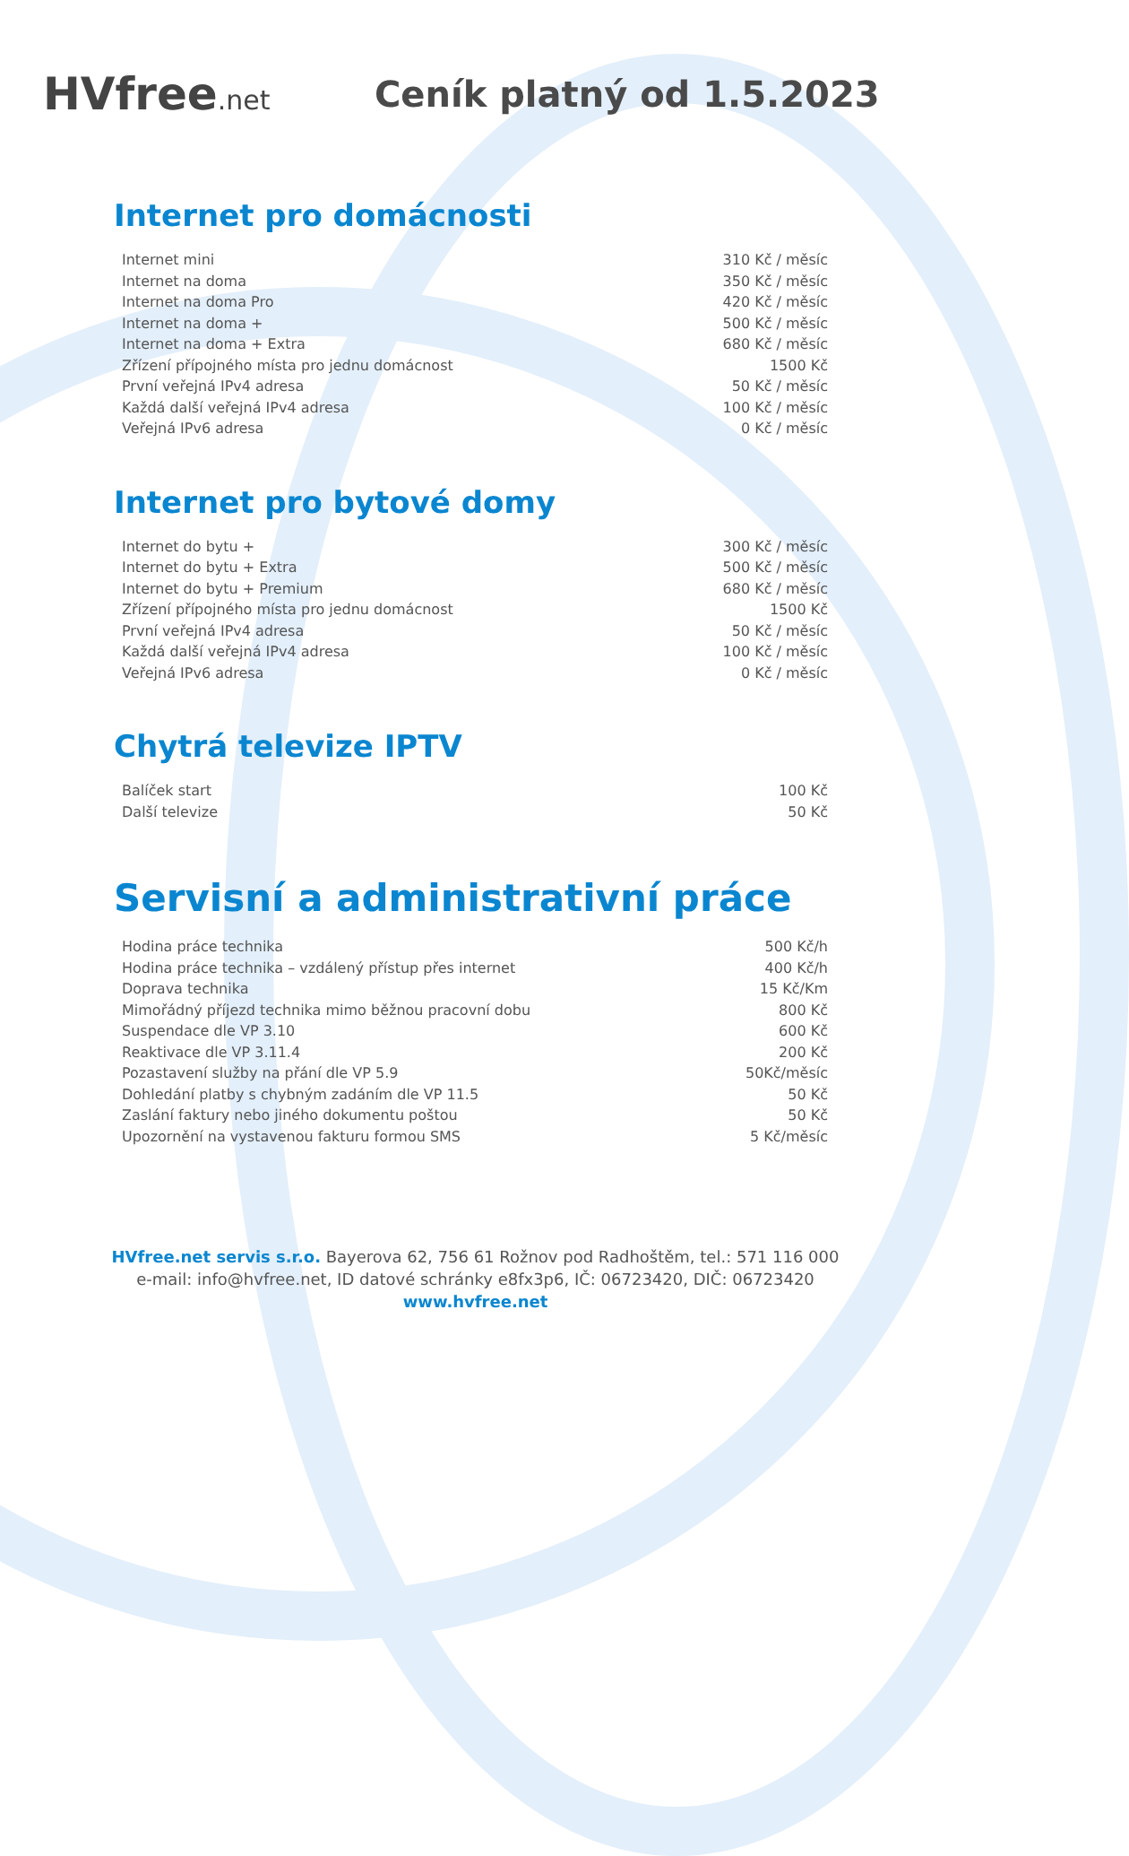HVfree.net
Ceník platný od 1.5.2023
Internet pro domácnosti
| Internet mini | 310 Kč / měsíc |
| Internet na doma | 350 Kč / měsíc |
| Internet na doma Pro | 420 Kč / měsíc |
| Internet na doma + | 500 Kč / měsíc |
| Internet na doma + Extra | 680 Kč / měsíc |
| Zřízení přípojného místa pro jednu domácnost | 1500 Kč |
| První veřejná IPv4 adresa | 50 Kč / měsíc |
| Každá další veřejná IPv4 adresa | 100 Kč / měsíc |
| Veřejná IPv6 adresa | 0 Kč / měsíc |
Internet pro bytové domy
| Internet do bytu + | 300 Kč / měsíc |
| Internet do bytu + Extra | 500 Kč / měsíc |
| Internet do bytu + Premium | 680 Kč / měsíc |
| Zřízení přípojného místa pro jednu domácnost | 1500 Kč |
| První veřejná IPv4 adresa | 50 Kč / měsíc |
| Každá další veřejná IPv4 adresa | 100 Kč / měsíc |
| Veřejná IPv6 adresa | 0 Kč / měsíc |
Chytrá televize IPTV
| Balíček start | 100 Kč |
| Další televize | 50 Kč |
Servisní a administrativní práce
| Hodina práce technika | 500 Kč/h |
| Hodina práce technika – vzdálený přístup přes internet | 400 Kč/h |
| Doprava technika | 15 Kč/Km |
| Mimořádný příjezd technika mimo běžnou pracovní dobu | 800 Kč |
| Suspendace dle VP 3.10 | 600 Kč |
| Reaktivace dle VP 3.11.4 | 200 Kč |
| Pozastavení služby na přání dle VP 5.9 | 50Kč/měsíc |
| Dohledání platby s chybným zadáním dle VP 11.5 | 50 Kč |
| Zaslání faktury nebo jiného dokumentu poštou | 50 Kč |
| Upozornění na vystavenou fakturu formou SMS | 5 Kč/měsíc |
HVfree.net servis s.r.o. Bayerova 62, 756 61 Rožnov pod Radhoštěm, tel.: 571 116 000
e-mail: info@hvfree.net, ID datové schránky e8fx3p6, IČ: 06723420, DIČ: 06723420
www.hvfree.net